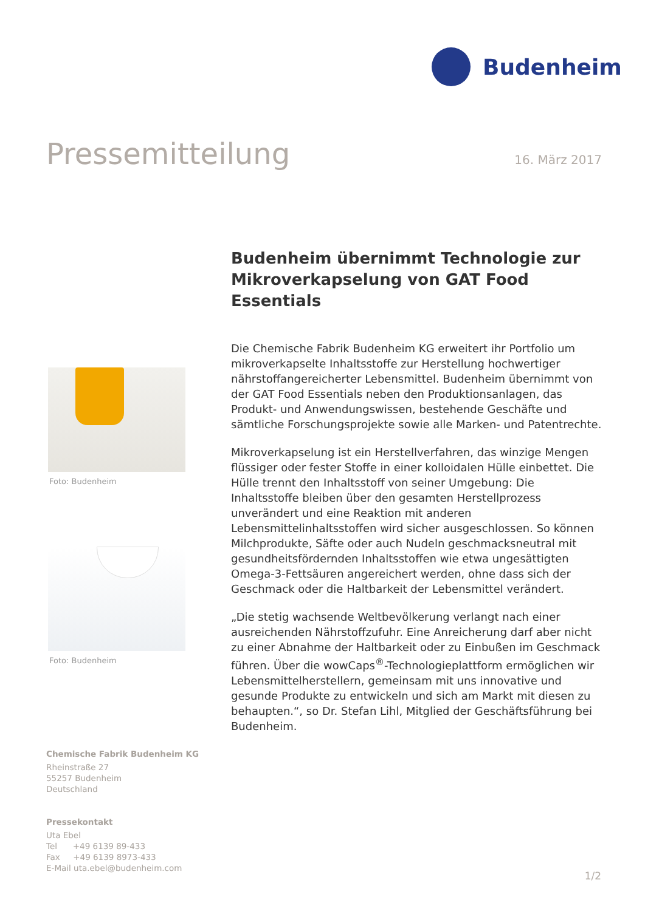Budenheim
Pressemitteilung
16. März 2017
Foto: Budenheim
Foto: Budenheim
Budenheim übernimmt Technologie zur Mikroverkapselung von GAT Food Essentials
Die Chemische Fabrik Budenheim KG erweitert ihr Portfolio um mikroverkapselte Inhaltsstoffe zur Herstellung hochwertiger nährstoffangereicherter Lebensmittel. Budenheim übernimmt von der GAT Food Essentials neben den Produktionsanlagen, das Produkt- und Anwendungswissen, bestehende Geschäfte und sämtliche Forschungsprojekte sowie alle Marken- und Patentrechte.
Mikroverkapselung ist ein Herstellverfahren, das winzige Mengen flüssiger oder fester Stoffe in einer kolloidalen Hülle einbettet. Die Hülle trennt den Inhaltsstoff von seiner Umgebung: Die Inhaltsstoffe bleiben über den gesamten Herstellprozess unverändert und eine Reaktion mit anderen Lebensmittelinhaltsstoffen wird sicher ausgeschlossen. So können Milchprodukte, Säfte oder auch Nudeln geschmacksneutral mit gesundheitsfördernden Inhaltsstoffen wie etwa ungesättigten Omega-3-Fettsäuren angereichert werden, ohne dass sich der Geschmack oder die Haltbarkeit der Lebensmittel verändert.
„Die stetig wachsende Weltbevölkerung verlangt nach einer ausreichenden Nährstoffzufuhr. Eine Anreicherung darf aber nicht zu einer Abnahme der Haltbarkeit oder zu Einbußen im Geschmack führen. Über die wowCaps<sup>®</sup>-Technologieplattform ermöglichen wir Lebensmittelherstellern, gemeinsam mit uns innovative und gesunde Produkte zu entwickeln und sich am Markt mit diesen zu behaupten.“, so Dr. Stefan Lihl, Mitglied der Geschäftsführung bei Budenheim.
Chemische Fabrik Budenheim KG
Rheinstraße 27
55257 Budenheim
Deutschland
Pressekontakt
Uta Ebel
Tel +49 6139 89-433
Fax +49 6139 8973-433
E-Mail uta.ebel@budenheim.com
1/2